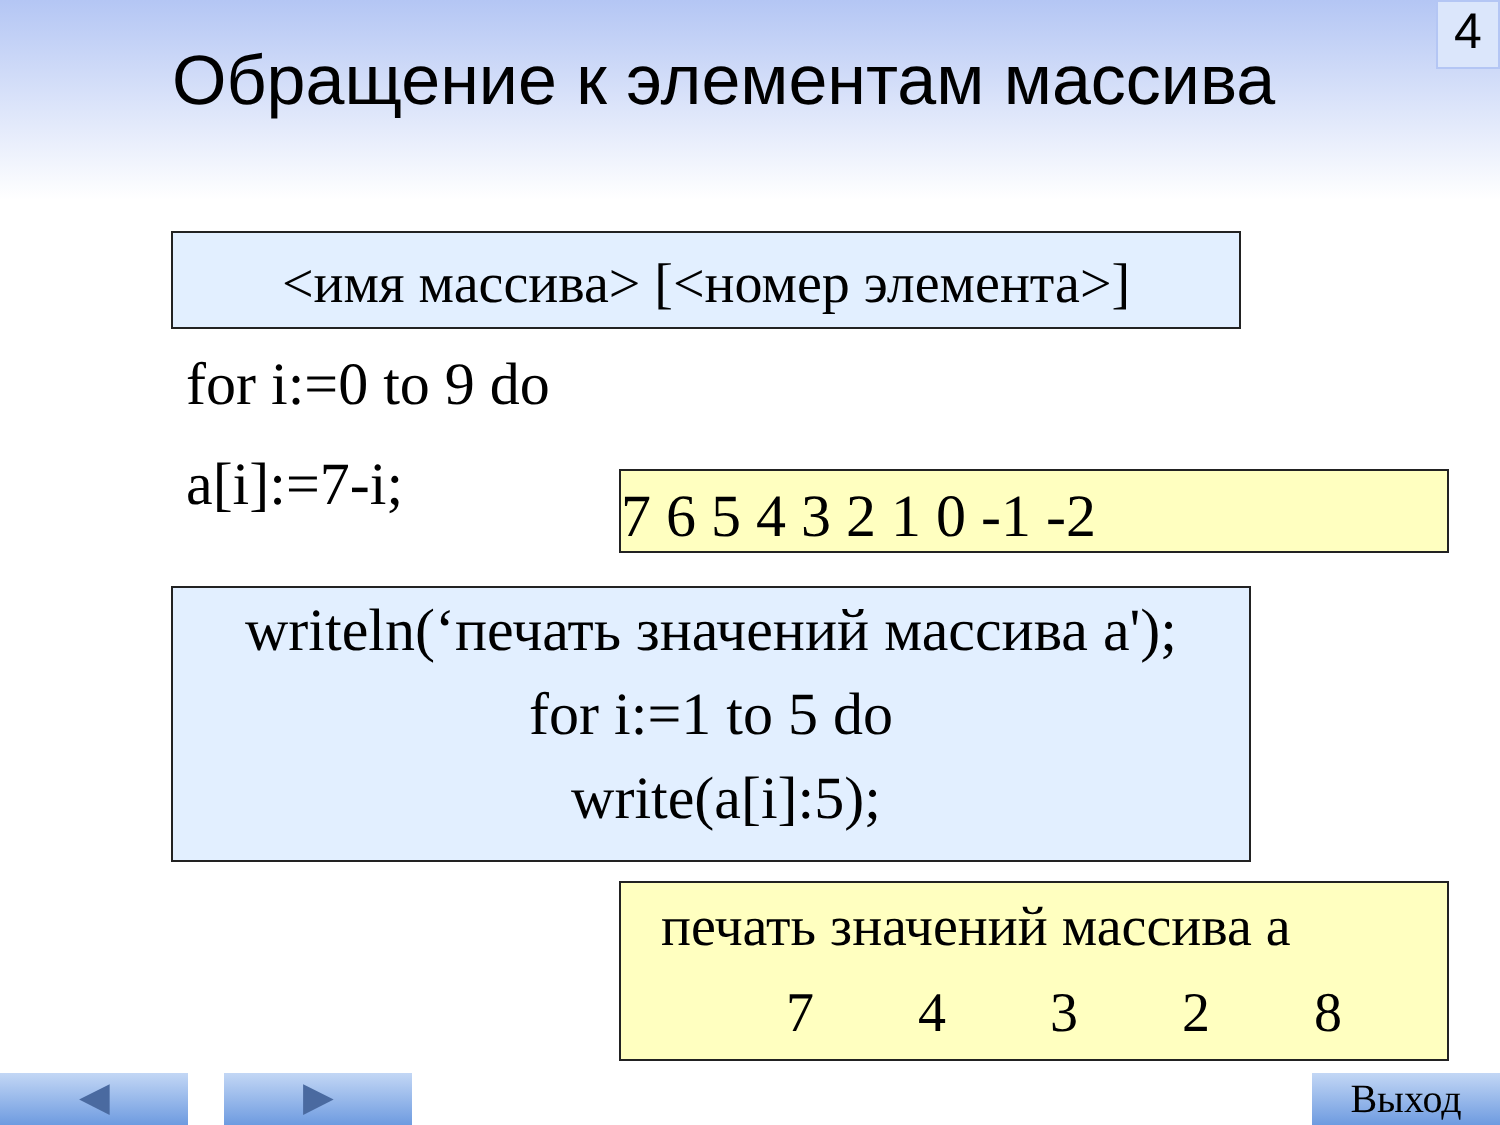4
Обращение к элементам массива
<имя массива> [<номер элемента>]
for i:=0 to 9 do
a[i]:=7-i; 7 6 5 4 3 2 1 0 -1 -2
writeln(‘печать значений массива a');
for i:=1 to 5 do
write(a[i]:5);
печать значений массива a
7 4 3 2 8
◀ ▶ Выход